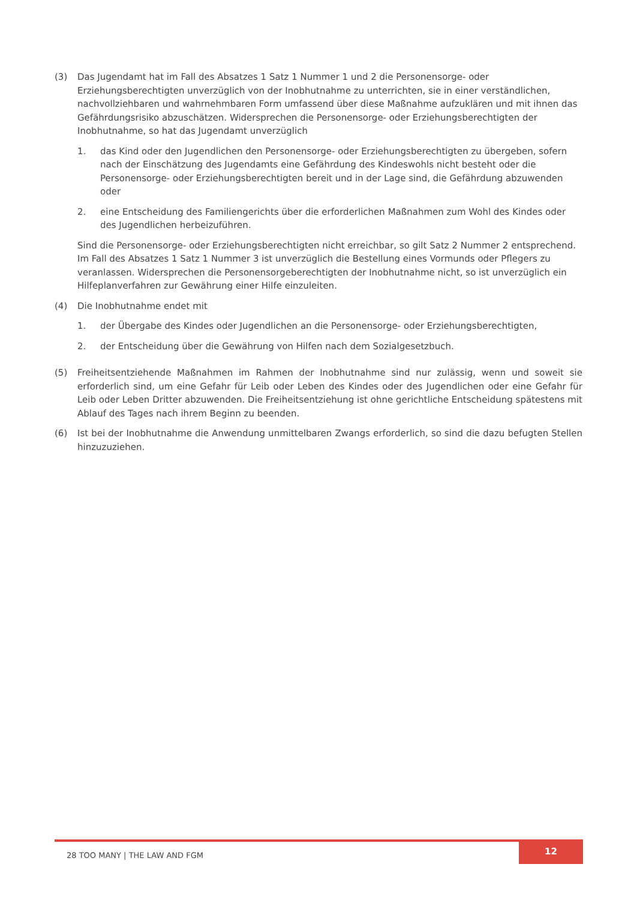(3) Das Jugendamt hat im Fall des Absatzes 1 Satz 1 Nummer 1 und 2 die Personensorge- oder Erziehungsberechtigten unverzüglich von der Inobhutnahme zu unterrichten, sie in einer verständlichen, nachvollziehbaren und wahrnehmbaren Form umfassend über diese Maßnahme aufzuklären und mit ihnen das Gefährdungsrisiko abzuschätzen. Widersprechen die Personensorge- oder Erziehungsberechtigten der Inobhutnahme, so hat das Jugendamt unverzüglich
1. das Kind oder den Jugendlichen den Personensorge- oder Erziehungsberechtigten zu übergeben, sofern nach der Einschätzung des Jugendamts eine Gefährdung des Kindeswohls nicht besteht oder die Personensorge- oder Erziehungsberechtigten bereit und in der Lage sind, die Gefährdung abzuwenden oder
2. eine Entscheidung des Familiengerichts über die erforderlichen Maßnahmen zum Wohl des Kindes oder des Jugendlichen herbeizuführen.
Sind die Personensorge- oder Erziehungsberechtigten nicht erreichbar, so gilt Satz 2 Nummer 2 entsprechend. Im Fall des Absatzes 1 Satz 1 Nummer 3 ist unverzüglich die Bestellung eines Vormunds oder Pflegers zu veranlassen. Widersprechen die Personensorgeberechtigten der Inobhutnahme nicht, so ist unverzüglich ein Hilfeplanverfahren zur Gewährung einer Hilfe einzuleiten.
(4) Die Inobhutnahme endet mit
1. der Übergabe des Kindes oder Jugendlichen an die Personensorge- oder Erziehungsberechtigten,
2. der Entscheidung über die Gewährung von Hilfen nach dem Sozialgesetzbuch.
(5) Freiheitsentziehende Maßnahmen im Rahmen der Inobhutnahme sind nur zulässig, wenn und soweit sie erforderlich sind, um eine Gefahr für Leib oder Leben des Kindes oder des Jugendlichen oder eine Gefahr für Leib oder Leben Dritter abzuwenden. Die Freiheitsentziehung ist ohne gerichtliche Entscheidung spätestens mit Ablauf des Tages nach ihrem Beginn zu beenden.
(6) Ist bei der Inobhutnahme die Anwendung unmittelbaren Zwangs erforderlich, so sind die dazu befugten Stellen hinzuzuziehen.
28 TOO MANY | THE LAW AND FGM
12